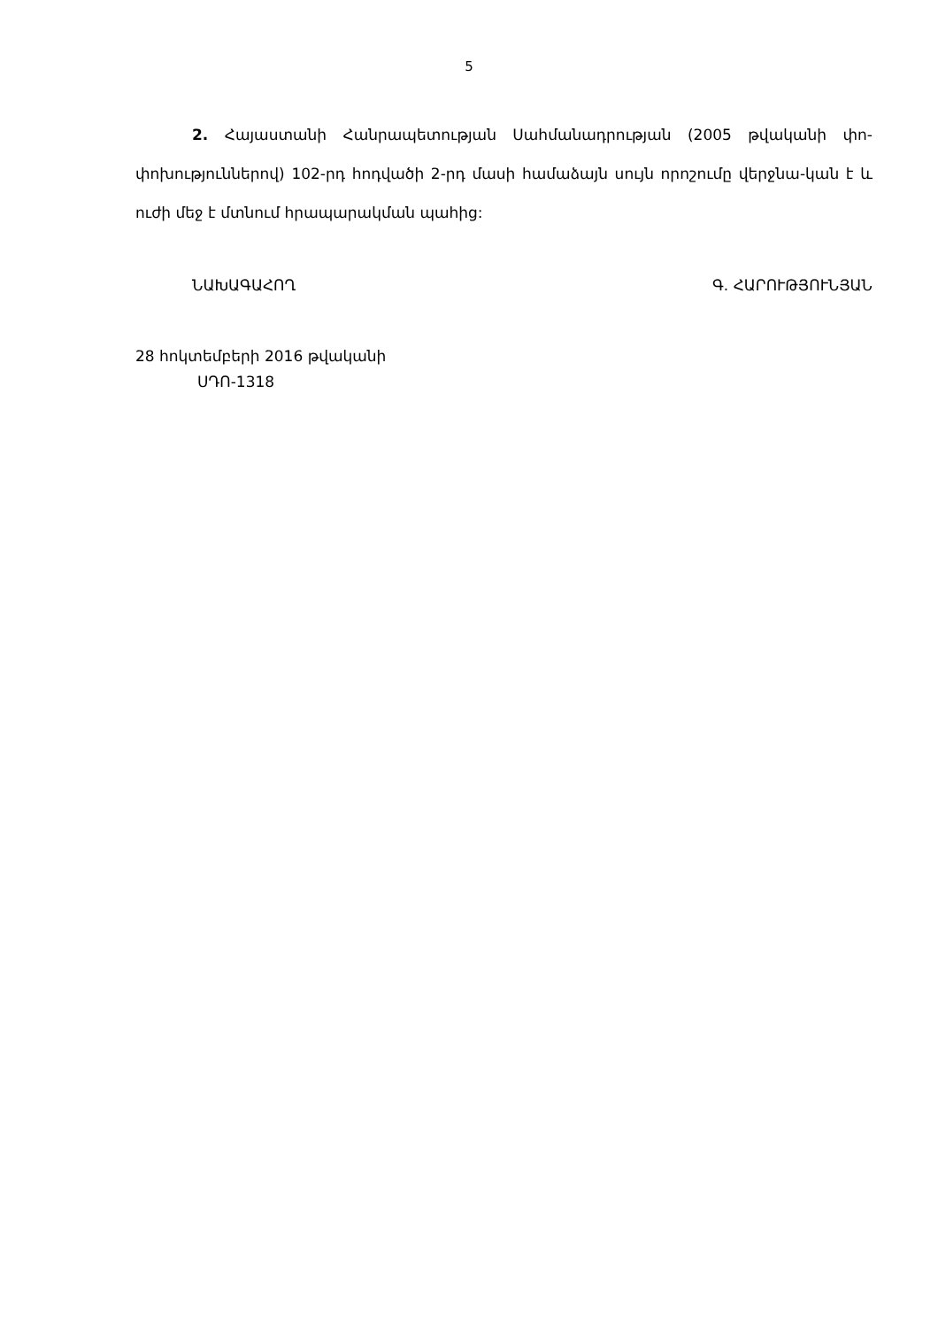5
2. Հայաստանի Հանրապետության Սահմանադրության (2005 թվականի փո-փոխություններով) 102-րդ հոդվածի 2-րդ մասի համաձայն սույն որոշումը վերջնա-կան է և ուժի մեջ է մտնում հրապարակման պահից:
ՆԱԽԱԳԱՀՈՂ Գ. ՀԱՐՈՒԹՅՈՒՆՅԱՆ
28 հոկտեմբերի 2016 թվականի
ՍԴՈ-1318